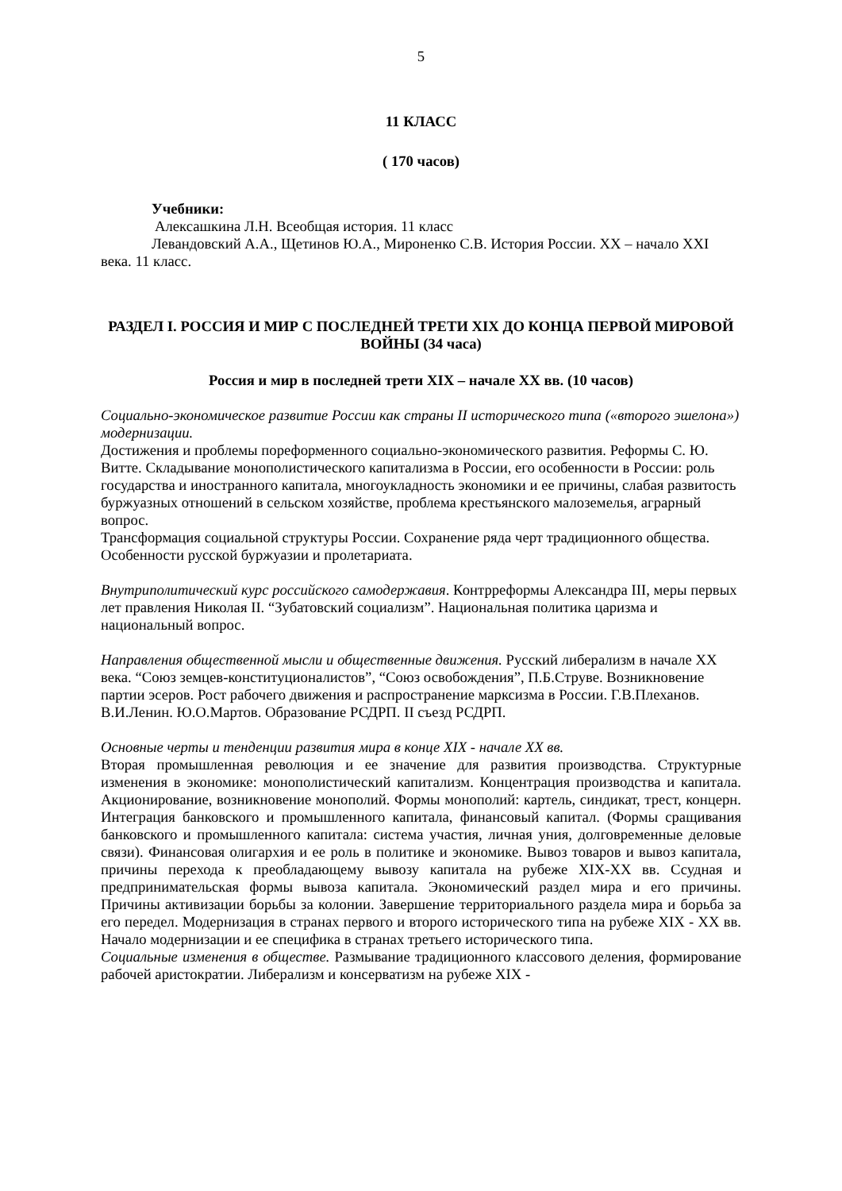5
11 КЛАСС
( 170 часов)
Учебники:
Алексашкина Л.Н. Всеобщая история. 11 класс
Левандовский А.А., Щетинов Ю.А., Мироненко С.В. История России. XX – начало XXI века. 11 класс.
РАЗДЕЛ I. РОССИЯ И МИР С ПОСЛЕДНЕЙ ТРЕТИ XIX ДО КОНЦА ПЕРВОЙ МИРОВОЙ ВОЙНЫ (34 часа)
Россия и мир в последней трети XIX – начале XX вв. (10 часов)
Социально-экономическое развитие России как страны II исторического типа («второго эшелона») модернизации.
Достижения и проблемы пореформенного социально-экономического развития. Реформы С. Ю. Витте. Складывание монополистического капитализма в России, его особенности в России: роль государства и иностранного капитала, многоукладность экономики и ее причины, слабая развитость буржуазных отношений в сельском хозяйстве, проблема крестьянского малоземелья, аграрный вопрос.
Трансформация социальной структуры России. Сохранение ряда черт традиционного общества. Особенности русской буржуазии и пролетариата.
Внутриполитический курс российского самодержавия. Контрреформы Александра III, меры первых лет правления Николая II. “Зубатовский социализм”. Национальная политика царизма и национальный вопрос.
Направления общественной мысли и общественные движения. Русский либерализм в начале XX века. “Союз земцев-конституционалистов”, “Союз освобождения”, П.Б.Струве. Возникновение партии эсеров. Рост рабочего движения и распространение марксизма в России. Г.В.Плеханов. В.И.Ленин. Ю.О.Мартов. Образование РСДРП. II съезд РСДРП.
Основные черты и тенденции развития мира в конце XIX - начале XX вв.
Вторая промышленная революция и ее значение для развития производства. Структурные изменения в экономике: монополистический капитализм. Концентрация производства и капитала. Акционирование, возникновение монополий. Формы монополий: картель, синдикат, трест, концерн. Интеграция банковского и промышленного капитала, финансовый капитал. (Формы сращивания банковского и промышленного капитала: система участия, личная уния, долговременные деловые связи). Финансовая олигархия и ее роль в политике и экономике. Вывоз товаров и вывоз капитала, причины перехода к преобладающему вывозу капитала на рубеже XIX-XX вв. Ссудная и предпринимательская формы вывоза капитала. Экономический раздел мира и его причины. Причины активизации борьбы за колонии. Завершение территориального раздела мира и борьба за его передел. Модернизация в странах первого и второго исторического типа на рубеже XIX - XX вв. Начало модернизации и ее специфика в странах третьего исторического типа.
Социальные изменения в обществе. Размывание традиционного классового деления, формирование рабочей аристократии. Либерализм и консерватизм на рубеже XIX -